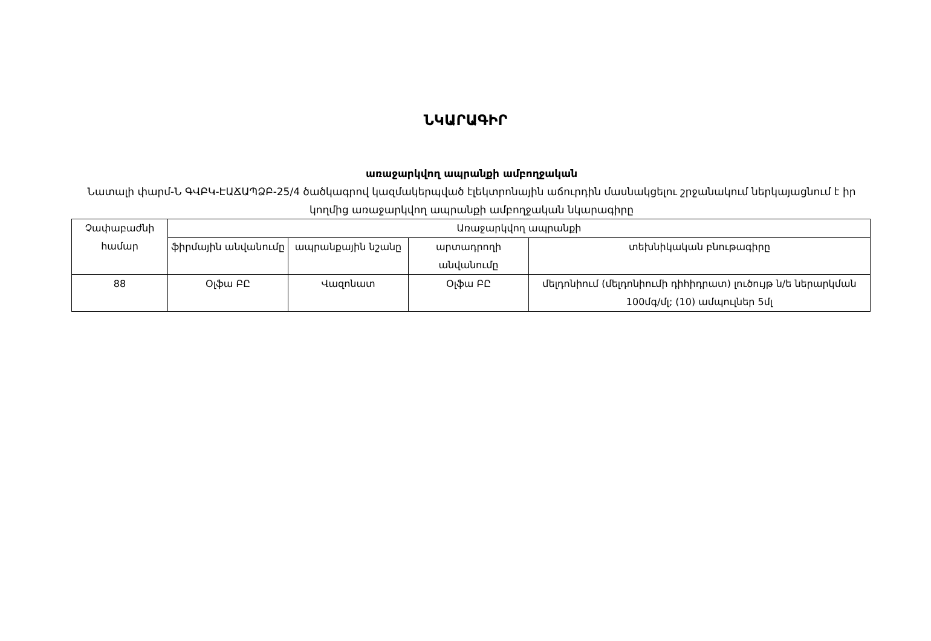ՆԿԱՐԱԳԻՐ
առաջարկվող ապրանքի ամբողջական
Նատալի փարմ-Ն ԳՎԲԿ-ԷԱՃԱՊՁԲ-25/4 ծածկագրով կազմակերպված էլեկտրոնային աճուրդին մասնակցելու շրջանակում ներկայացնում է իր կողմից առաջարկվող ապրանքի ամբողջական նկարագիրը
| Չափաբաժնի համար | Առաջարկվող ապրանքի | | | |
| --- | --- | --- | --- | --- |
| | ֆիրմային անվանումը | ապրանքային նշանը | արտադրողի անվանումը | տեխնիկական բնութագիրը |
| 88 | Օլֆա ԲԸ | Վազոնատ | Օլֆա ԲԸ | մելդոնիում (մելդոնիումի դիհիդրատ) լուծույթ ն/ե ներարկման 100մգ/մլ; (10) ամպուլներ 5մլ |